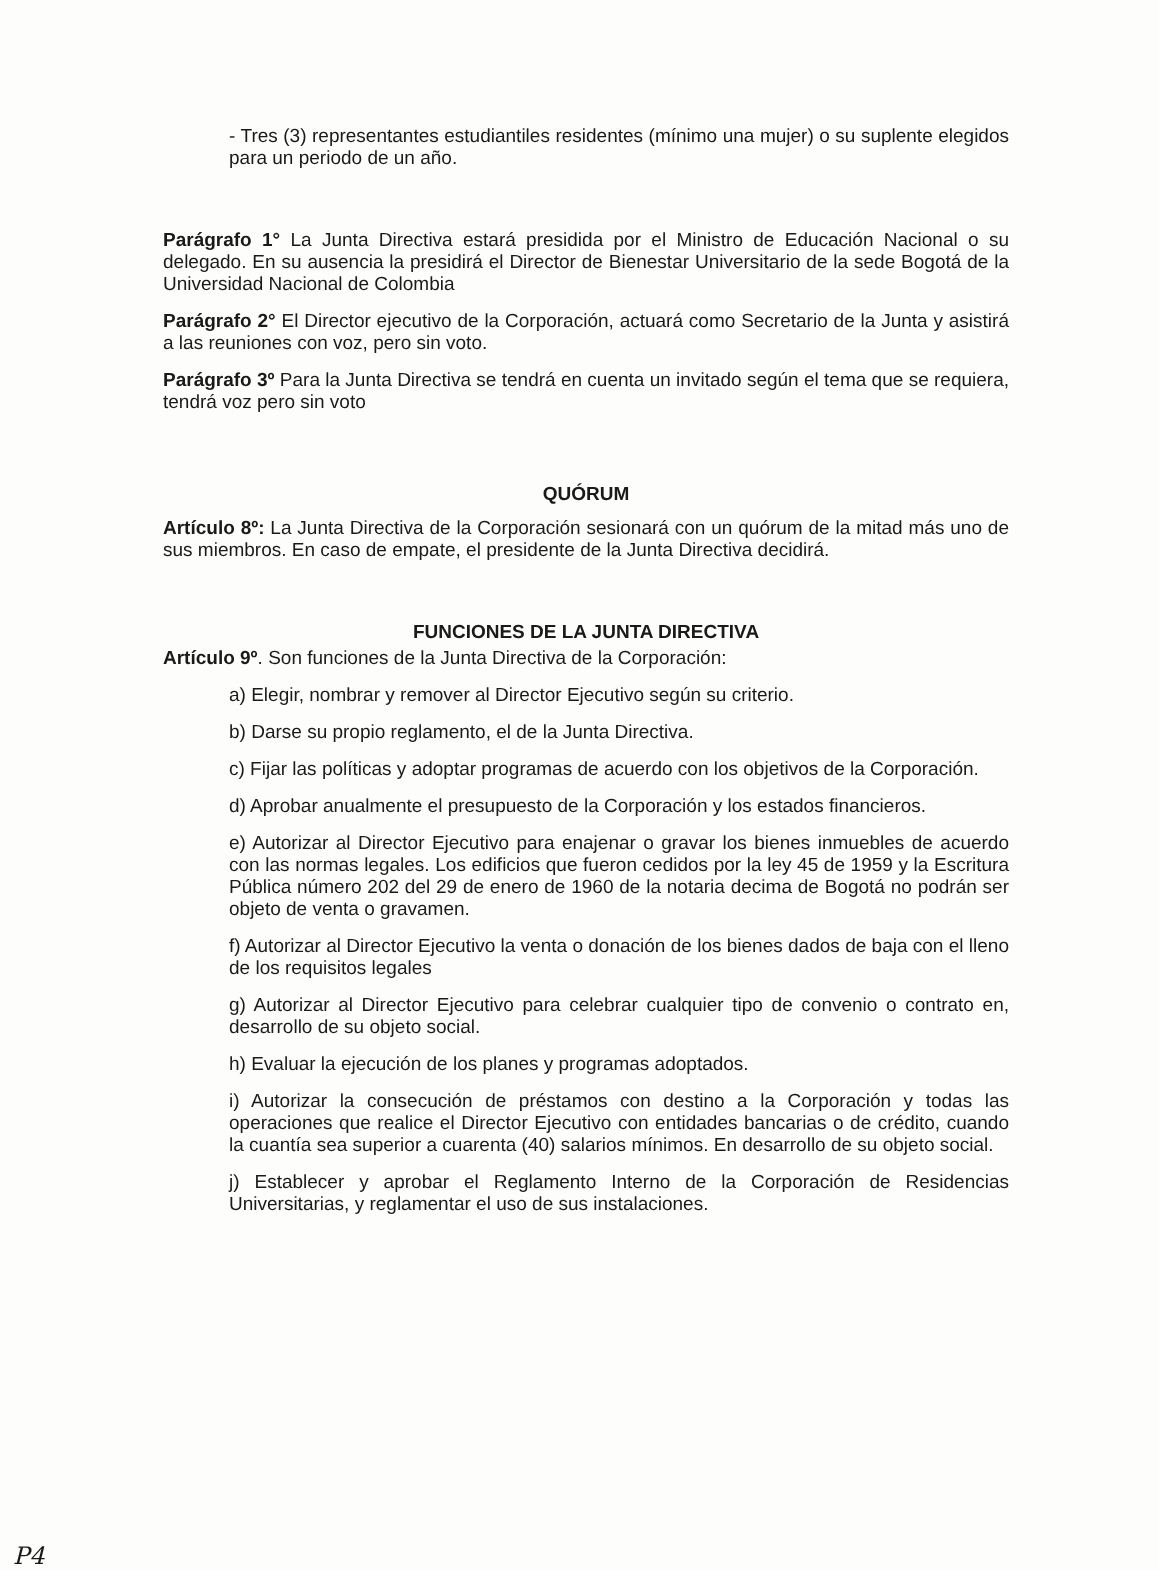- Tres (3) representantes estudiantiles residentes (mínimo una mujer) o su suplente elegidos para un periodo de un año.
Parágrafo 1° La Junta Directiva estará presidida por el Ministro de Educación Nacional o su delegado. En su ausencia la presidirá el Director de Bienestar Universitario de la sede Bogotá de la Universidad Nacional de Colombia
Parágrafo 2° El Director ejecutivo de la Corporación, actuará como Secretario de la Junta y asistirá a las reuniones con voz, pero sin voto.
Parágrafo 3º Para la Junta Directiva se tendrá en cuenta un invitado según el tema que se requiera, tendrá voz pero sin voto
QUÓRUM
Artículo 8º: La Junta Directiva de la Corporación sesionará con un quórum de la mitad más uno de sus miembros. En caso de empate, el presidente de la Junta Directiva decidirá.
FUNCIONES DE LA JUNTA DIRECTIVA
Artículo 9º. Son funciones de la Junta Directiva de la Corporación:
a) Elegir, nombrar y remover al Director Ejecutivo según su criterio.
b) Darse su propio reglamento, el de la Junta Directiva.
c) Fijar las políticas y adoptar programas de acuerdo con los objetivos de la Corporación.
d) Aprobar anualmente el presupuesto de la Corporación y los estados financieros.
e) Autorizar al Director Ejecutivo para enajenar o gravar los bienes inmuebles de acuerdo con las normas legales. Los edificios que fueron cedidos por la ley 45 de 1959 y la Escritura Pública número 202 del 29 de enero de 1960 de la notaria decima de Bogotá no podrán ser objeto de venta o gravamen.
f) Autorizar al Director Ejecutivo la venta o donación de los bienes dados de baja con el lleno de los requisitos legales
g) Autorizar al Director Ejecutivo para celebrar cualquier tipo de convenio o contrato en, desarrollo de su objeto social.
h) Evaluar la ejecución de los planes y programas adoptados.
i) Autorizar la consecución de préstamos con destino a la Corporación y todas las operaciones que realice el Director Ejecutivo con entidades bancarias o de crédito, cuando la cuantía sea superior a cuarenta (40) salarios mínimos. En desarrollo de su objeto social.
j) Establecer y aprobar el Reglamento Interno de la Corporación de Residencias Universitarias, y reglamentar el uso de sus instalaciones.
P4